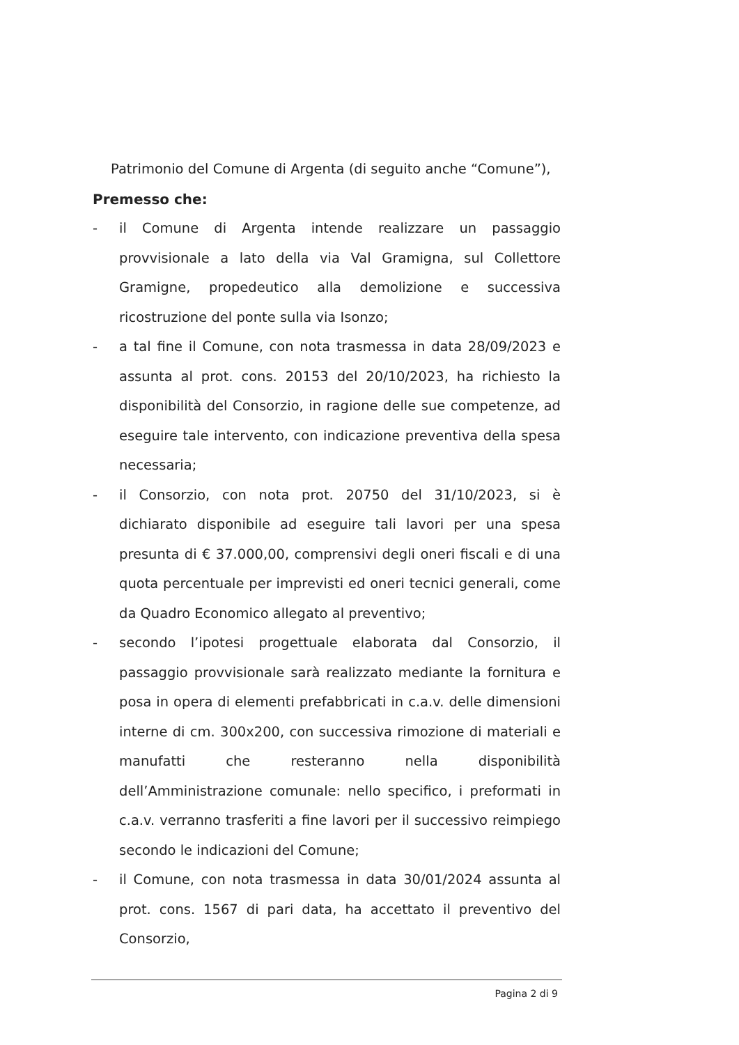Patrimonio del Comune di Argenta (di seguito anche “Comune”),
Premesso che:
- il Comune di Argenta intende realizzare un passaggio provvisionale a lato della via Val Gramigna, sul Collettore Gramigne, propedeutico alla demolizione e successiva ricostruzione del ponte sulla via Isonzo;
- a tal fine il Comune, con nota trasmessa in data 28/09/2023 e assunta al prot. cons. 20153 del 20/10/2023, ha richiesto la disponibilità del Consorzio, in ragione delle sue competenze, ad eseguire tale intervento, con indicazione preventiva della spesa necessaria;
- il Consorzio, con nota prot. 20750 del 31/10/2023, si è dichiarato disponibile ad eseguire tali lavori per una spesa presunta di € 37.000,00, comprensivi degli oneri fiscali e di una quota percentuale per imprevisti ed oneri tecnici generali, come da Quadro Economico allegato al preventivo;
- secondo l’ipotesi progettuale elaborata dal Consorzio, il passaggio provvisionale sarà realizzato mediante la fornitura e posa in opera di elementi prefabbricati in c.a.v. delle dimensioni interne di cm. 300x200, con successiva rimozione di materiali e manufatti che resteranno nella disponibilità dell’Amministrazione comunale: nello specifico, i preformati in c.a.v. verranno trasferiti a fine lavori per il successivo reimpiego secondo le indicazioni del Comune;
- il Comune, con nota trasmessa in data 30/01/2024 assunta al prot. cons. 1567 di pari data, ha accettato il preventivo del Consorzio,
Pagina 2 di 9